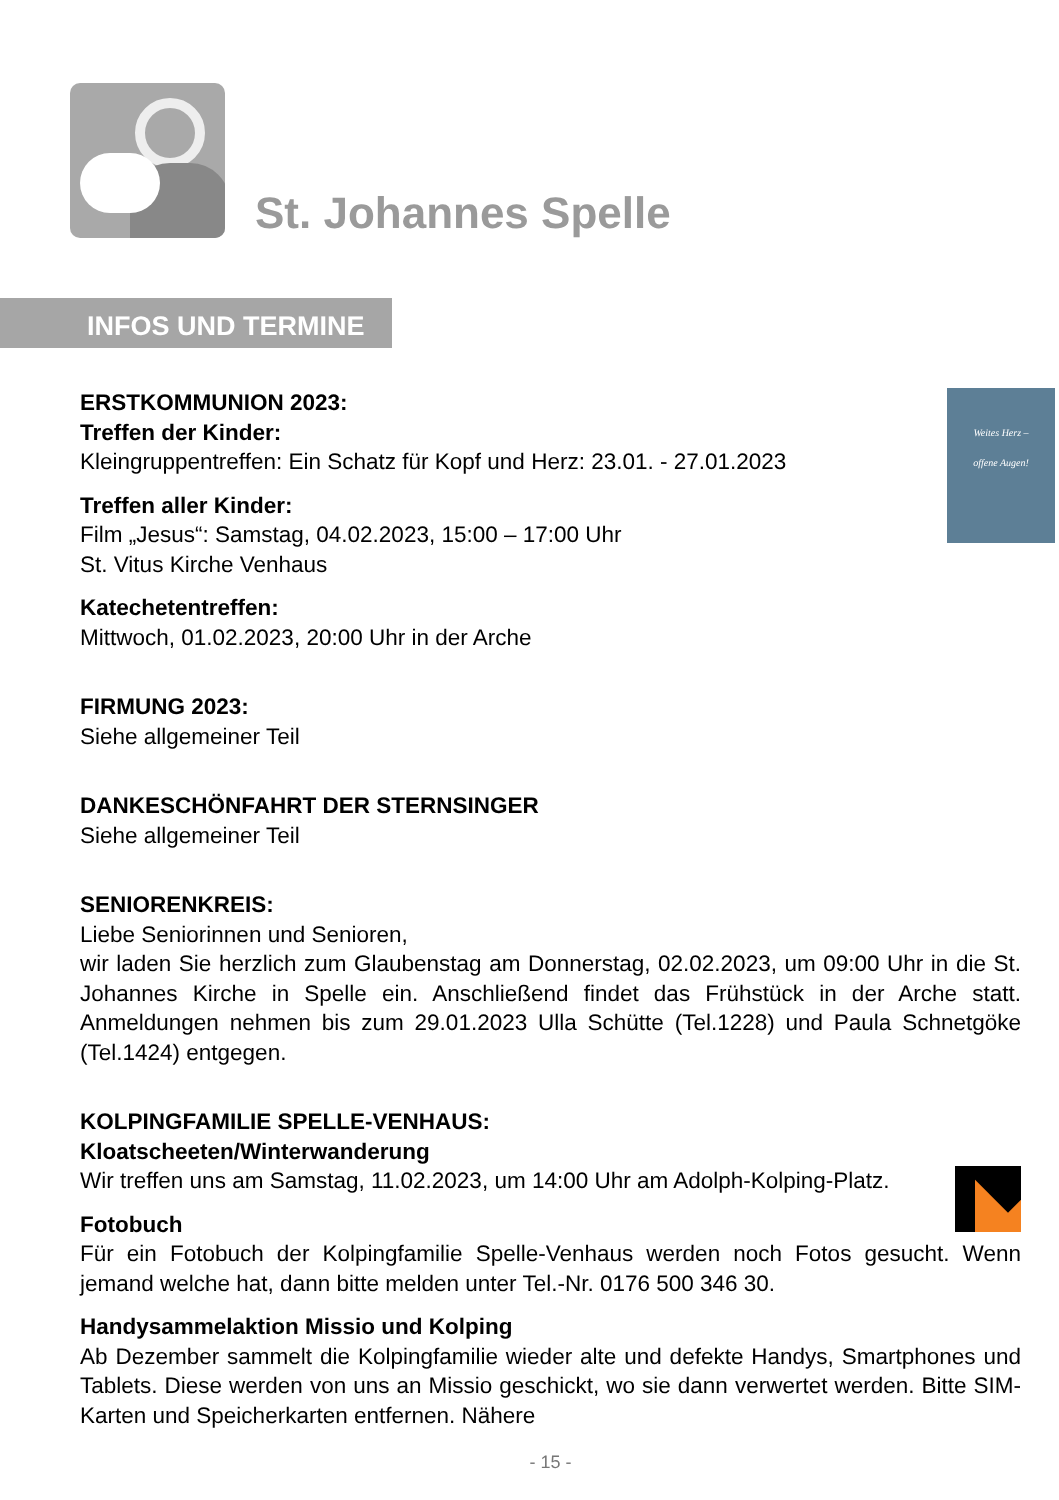St. Johannes Spelle
INFOS UND TERMINE
Weites Herz –
offene Augen!
ERSTKOMMUNION 2023:
Treffen der Kinder:
Kleingruppentreffen: Ein Schatz für Kopf und Herz: 23.01. - 27.01.2023
Treffen aller Kinder:
Film „Jesus“: Samstag, 04.02.2023, 15:00 – 17:00 Uhr
St. Vitus Kirche Venhaus
Katechetentreffen:
Mittwoch, 01.02.2023, 20:00 Uhr in der Arche
FIRMUNG 2023:
Siehe allgemeiner Teil
DANKESCHÖNFAHRT DER STERNSINGER
Siehe allgemeiner Teil
SENIORENKREIS:
Liebe Seniorinnen und Senioren,
wir laden Sie herzlich zum Glaubenstag am Donnerstag, 02.02.2023, um 09:00 Uhr in die St. Johannes Kirche in Spelle ein. Anschließend findet das Frühstück in der Arche statt. Anmeldungen nehmen bis zum 29.01.2023 Ulla Schütte (Tel.1228) und Paula Schnetgöke (Tel.1424) entgegen.
KOLPINGFAMILIE SPELLE-VENHAUS:
Kloatscheeten/Winterwanderung
Wir treffen uns am Samstag, 11.02.2023, um 14:00 Uhr am Adolph-Kolping-Platz.
Fotobuch
Für ein Fotobuch der Kolpingfamilie Spelle-Venhaus werden noch Fotos gesucht. Wenn jemand welche hat, dann bitte melden unter Tel.-Nr. 0176 500 346 30.
Handysammelaktion Missio und Kolping
Ab Dezember sammelt die Kolpingfamilie wieder alte und defekte Handys, Smartphones und Tablets. Diese werden von uns an Missio geschickt, wo sie dann verwertet werden. Bitte SIM-Karten und Speicherkarten entfernen. Nähere
- 15 -